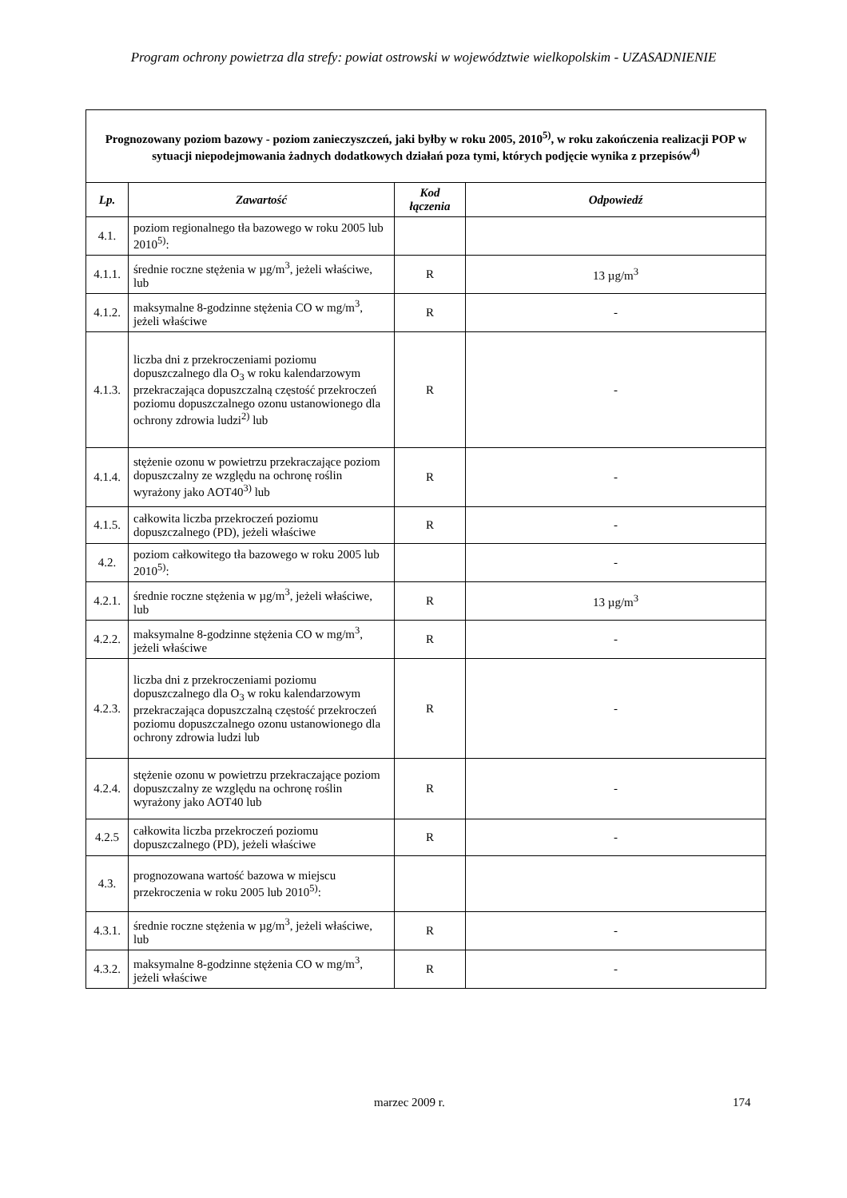Program ochrony powietrza dla strefy: powiat ostrowski w województwie wielkopolskim - UZASADNIENIE
| Prognozowany poziom bazowy - poziom zanieczyszczeń, jaki byłby w roku 2005, 2010<sup>5)</sup>, w roku zakończenia realizacji POP w sytuacji niepodejmowania żadnych dodatkowych działań poza tymi, których podjęcie wynika z przepisów<sup>4)</sup> | | | |
| Lp. | Zawartość | Kod łączenia | Odpowiedź |
| 4.1. | poziom regionalnego tła bazowego w roku 2005 lub 2010<sup>5)</sup>: | | |
| 4.1.1. | średnie roczne stężenia w µg/m<sup>3</sup>, jeżeli właściwe, lub | R | 13 µg/m<sup>3</sup> |
| 4.1.2. | maksymalne 8-godzinne stężenia CO w mg/m<sup>3</sup>, jeżeli właściwe | R | - |
| 4.1.3. | liczba dni z przekroczeniami poziomu dopuszczalnego dla O<sub>3</sub> w roku kalendarzowym przekraczająca dopuszczalną częstość przekroczeń poziomu dopuszczalnego ozonu ustanowionego dla ochrony zdrowia ludzi<sup>2)</sup> lub | R | - |
| 4.1.4. | stężenie ozonu w powietrzu przekraczające poziom dopuszczalny ze względu na ochronę roślin wyrażony jako AOT40<sup>3)</sup> lub | R | - |
| 4.1.5. | całkowita liczba przekroczeń poziomu dopuszczalnego (PD), jeżeli właściwe | R | - |
| 4.2. | poziom całkowitego tła bazowego w roku 2005 lub 2010<sup>5)</sup>: | | - |
| 4.2.1. | średnie roczne stężenia w µg/m<sup>3</sup>, jeżeli właściwe, lub | R | 13 µg/m<sup>3</sup> |
| 4.2.2. | maksymalne 8-godzinne stężenia CO w mg/m<sup>3</sup>, jeżeli właściwe | R | - |
| 4.2.3. | liczba dni z przekroczeniami poziomu dopuszczalnego dla O<sub>3</sub> w roku kalendarzowym przekraczająca dopuszczalną częstość przekroczeń poziomu dopuszczalnego ozonu ustanowionego dla ochrony zdrowia ludzi lub | R | - |
| 4.2.4. | stężenie ozonu w powietrzu przekraczające poziom dopuszczalny ze względu na ochronę roślin wyrażony jako AOT40 lub | R | - |
| 4.2.5 | całkowita liczba przekroczeń poziomu dopuszczalnego (PD), jeżeli właściwe | R | - |
| 4.3. | prognozowana wartość bazowa w miejscu przekroczenia w roku 2005 lub 2010<sup>5)</sup>: | | |
| 4.3.1. | średnie roczne stężenia w µg/m<sup>3</sup>, jeżeli właściwe, lub | R | - |
| 4.3.2. | maksymalne 8-godzinne stężenia CO w mg/m<sup>3</sup>, jeżeli właściwe | R | - |
marzec 2009 r. 174